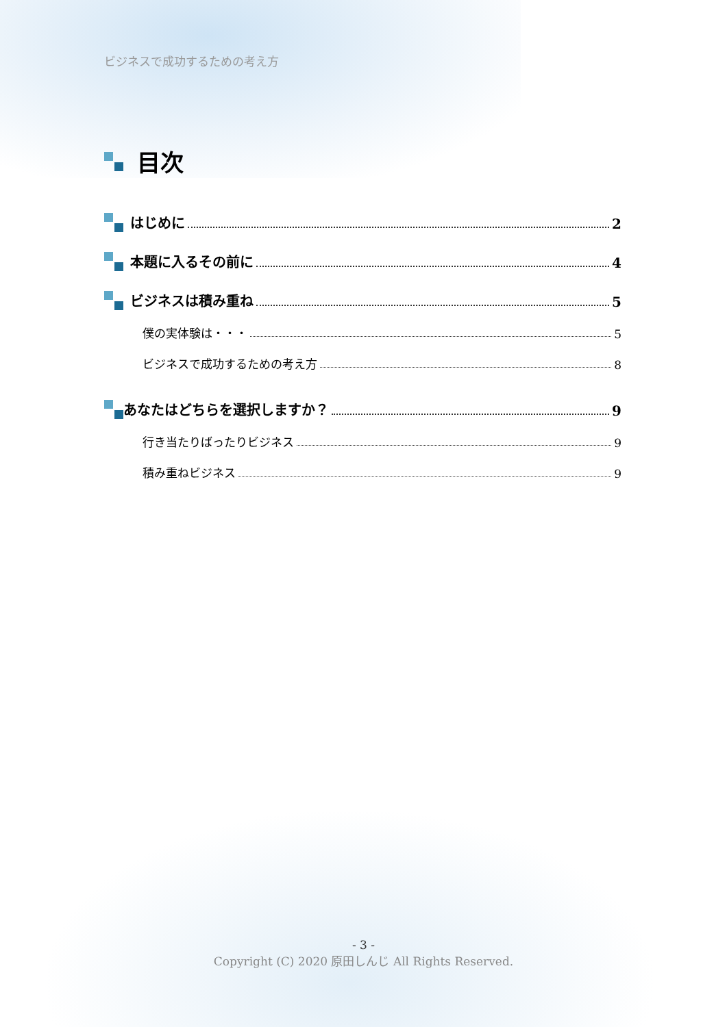ビジネスで成功するための考え方
目次
はじめに 2
本題に入るその前に 4
ビジネスは積み重ね 5
僕の実体験は・・・ 5
ビジネスで成功するための考え方 8
あなたはどちらを選択しますか？ 9
行き当たりばったりビジネス 9
積み重ねビジネス 9
- 3 -
Copyright (C) 2020 原田しんじ All Rights Reserved.